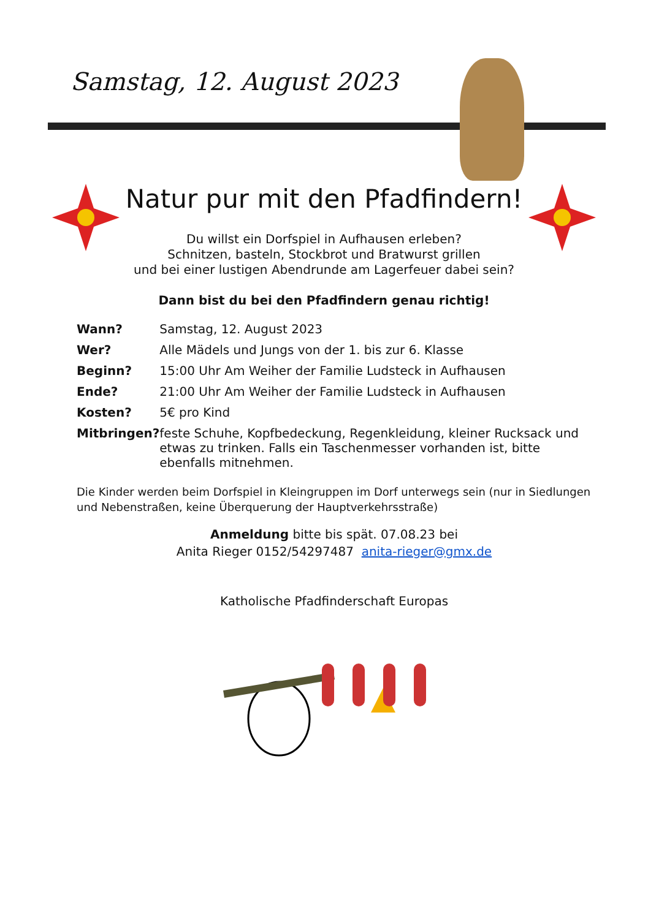Samstag, 12. August 2023
Natur pur mit den Pfadfindern!
Du willst ein Dorfspiel in Aufhausen erleben?
Schnitzen, basteln, Stockbrot und Bratwurst grillen
und bei einer lustigen Abendrunde am Lagerfeuer dabei sein?
Dann bist du bei den Pfadfindern genau richtig!
| Wann? | Samstag, 12. August 2023 |
| Wer? | Alle Mädels und Jungs von der 1. bis zur 6. Klasse |
| Beginn? | 15:00 Uhr Am Weiher der Familie Ludsteck in Aufhausen |
| Ende? | 21:00 Uhr Am Weiher der Familie Ludsteck in Aufhausen |
| Kosten? | 5€ pro Kind |
| Mitbringen? | feste Schuhe, Kopfbedeckung, Regenkleidung, kleiner Rucksack und etwas zu trinken. Falls ein Taschenmesser vorhanden ist, bitte ebenfalls mitnehmen. |
Die Kinder werden beim Dorfspiel in Kleingruppen im Dorf unterwegs sein (nur in Siedlungen und Nebenstraßen, keine Überquerung der Hauptverkehrsstraße)
Anmeldung bitte bis spät. 07.08.23 bei
Anita Rieger 0152/54297487 anita-rieger@gmx.de
Katholische Pfadfinderschaft Europas